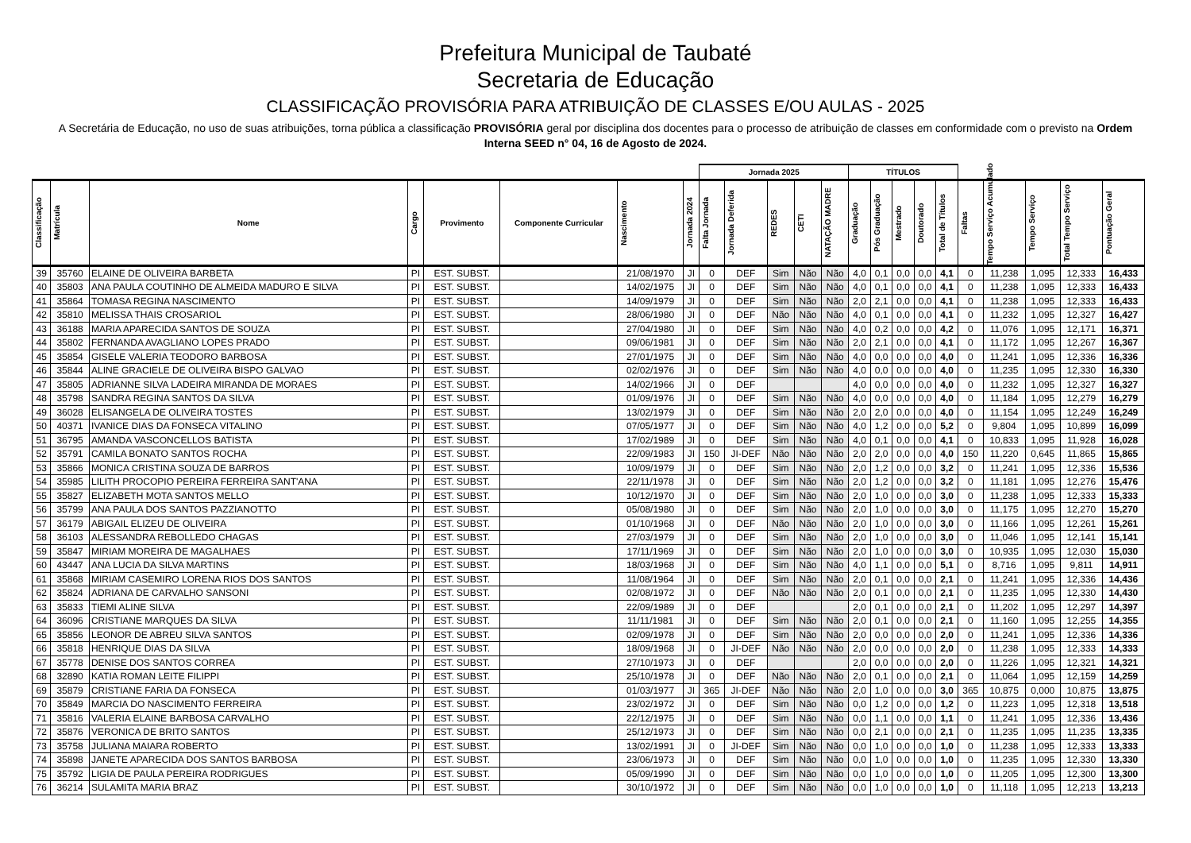Prefeitura Municipal de Taubaté
Secretaria de Educação
CLASSIFICAÇÃO PROVISÓRIA PARA ATRIBUIÇÃO DE CLASSES E/OU AULAS - 2025
A Secretária de Educação, no uso de suas atribuições, torna pública a classificação PROVISÓRIA geral por disciplina dos docentes para o processo de atribuição de classes em conformidade com o previsto na Ordem Interna SEED n° 04, 16 de Agosto de 2024.
| | | | | | | | | Jornada 2025 | | | | | TÍTULOS | | | | | | | | | |
| --- | --- | --- | --- | --- | --- | --- | --- | --- | --- | --- | --- | --- | --- | --- | --- | --- | --- | --- | --- | --- | --- | --- |
| Classificação | Matrícula | Nome | Cargo | Provimento | Componente Curricular | Nascimento | Jornada 2024 | Falta Jornada | Jornada Deferida | REDES | CETI | NATAÇÃO MADRE | Graduação | Pós Graduação | Mestrado | Doutorado | Total de Títulos | Faltas | Tempo Serviço Acumulado | Tempo Serviço | Total Tempo Serviço | Pontuação Geral |
| 39 | 35760 | ELAINE DE OLIVEIRA BARBETA | PI | EST. SUBST. | | 21/08/1970 | JI | 0 | DEF | Sim | Não | Não | 4,0 | 0,1 | 0,0 | 0,0 | 4,1 | 0 | 11,238 | 1,095 | 12,333 | 16,433 |
| 40 | 35803 | ANA PAULA COUTINHO DE ALMEIDA MADURO E SILVA | PI | EST. SUBST. | | 14/02/1975 | JI | 0 | DEF | Sim | Não | Não | 4,0 | 0,1 | 0,0 | 0,0 | 4,1 | 0 | 11,238 | 1,095 | 12,333 | 16,433 |
| 41 | 35864 | TOMASA REGINA NASCIMENTO | PI | EST. SUBST. | | 14/09/1979 | JI | 0 | DEF | Sim | Não | Não | 2,0 | 2,1 | 0,0 | 0,0 | 4,1 | 0 | 11,238 | 1,095 | 12,333 | 16,433 |
| 42 | 35810 | MELISSA THAIS CROSARIOL | PI | EST. SUBST. | | 28/06/1980 | JI | 0 | DEF | Não | Não | Não | 4,0 | 0,1 | 0,0 | 0,0 | 4,1 | 0 | 11,232 | 1,095 | 12,327 | 16,427 |
| 43 | 36188 | MARIA APARECIDA SANTOS DE SOUZA | PI | EST. SUBST. | | 27/04/1980 | JI | 0 | DEF | Sim | Não | Não | 4,0 | 0,2 | 0,0 | 0,0 | 4,2 | 0 | 11,076 | 1,095 | 12,171 | 16,371 |
| 44 | 35802 | FERNANDA AVAGLIANO LOPES PRADO | PI | EST. SUBST. | | 09/06/1981 | JI | 0 | DEF | Sim | Não | Não | 2,0 | 2,1 | 0,0 | 0,0 | 4,1 | 0 | 11,172 | 1,095 | 12,267 | 16,367 |
| 45 | 35854 | GISELE VALERIA TEODORO BARBOSA | PI | EST. SUBST. | | 27/01/1975 | JI | 0 | DEF | Sim | Não | Não | 4,0 | 0,0 | 0,0 | 0,0 | 4,0 | 0 | 11,241 | 1,095 | 12,336 | 16,336 |
| 46 | 35844 | ALINE GRACIELE DE OLIVEIRA BISPO GALVAO | PI | EST. SUBST. | | 02/02/1976 | JI | 0 | DEF | Sim | Não | Não | 4,0 | 0,0 | 0,0 | 0,0 | 4,0 | 0 | 11,235 | 1,095 | 12,330 | 16,330 |
| 47 | 35805 | ADRIANNE SILVA LADEIRA MIRANDA DE MORAES | PI | EST. SUBST. | | 14/02/1966 | JI | 0 | DEF | | | | 4,0 | 0,0 | 0,0 | 0,0 | 4,0 | 0 | 11,232 | 1,095 | 12,327 | 16,327 |
| 48 | 35798 | SANDRA REGINA SANTOS DA SILVA | PI | EST. SUBST. | | 01/09/1976 | JI | 0 | DEF | Sim | Não | Não | 4,0 | 0,0 | 0,0 | 0,0 | 4,0 | 0 | 11,184 | 1,095 | 12,279 | 16,279 |
| 49 | 36028 | ELISANGELA DE OLIVEIRA TOSTES | PI | EST. SUBST. | | 13/02/1979 | JI | 0 | DEF | Sim | Não | Não | 2,0 | 2,0 | 0,0 | 0,0 | 4,0 | 0 | 11,154 | 1,095 | 12,249 | 16,249 |
| 50 | 40371 | IVANICE DIAS DA FONSECA VITALINO | PI | EST. SUBST. | | 07/05/1977 | JI | 0 | DEF | Sim | Não | Não | 4,0 | 1,2 | 0,0 | 0,0 | 5,2 | 0 | 9,804 | 1,095 | 10,899 | 16,099 |
| 51 | 36795 | AMANDA VASCONCELLOS BATISTA | PI | EST. SUBST. | | 17/02/1989 | JI | 0 | DEF | Sim | Não | Não | 4,0 | 0,1 | 0,0 | 0,0 | 4,1 | 0 | 10,833 | 1,095 | 11,928 | 16,028 |
| 52 | 35791 | CAMILA BONATO SANTOS ROCHA | PI | EST. SUBST. | | 22/09/1983 | JI | 150 | JI-DEF | Não | Não | Não | 2,0 | 2,0 | 0,0 | 0,0 | 4,0 | 150 | 11,220 | 0,645 | 11,865 | 15,865 |
| 53 | 35866 | MONICA CRISTINA SOUZA DE BARROS | PI | EST. SUBST. | | 10/09/1979 | JI | 0 | DEF | Sim | Não | Não | 2,0 | 1,2 | 0,0 | 0,0 | 3,2 | 0 | 11,241 | 1,095 | 12,336 | 15,536 |
| 54 | 35985 | LILITH PROCOPIO PEREIRA FERREIRA SANT'ANA | PI | EST. SUBST. | | 22/11/1978 | JI | 0 | DEF | Sim | Não | Não | 2,0 | 1,2 | 0,0 | 0,0 | 3,2 | 0 | 11,181 | 1,095 | 12,276 | 15,476 |
| 55 | 35827 | ELIZABETH MOTA SANTOS MELLO | PI | EST. SUBST. | | 10/12/1970 | JI | 0 | DEF | Sim | Não | Não | 2,0 | 1,0 | 0,0 | 0,0 | 3,0 | 0 | 11,238 | 1,095 | 12,333 | 15,333 |
| 56 | 35799 | ANA PAULA DOS SANTOS PAZZIANOTTO | PI | EST. SUBST. | | 05/08/1980 | JI | 0 | DEF | Sim | Não | Não | 2,0 | 1,0 | 0,0 | 0,0 | 3,0 | 0 | 11,175 | 1,095 | 12,270 | 15,270 |
| 57 | 36179 | ABIGAIL ELIZEU DE OLIVEIRA | PI | EST. SUBST. | | 01/10/1968 | JI | 0 | DEF | Não | Não | Não | 2,0 | 1,0 | 0,0 | 0,0 | 3,0 | 0 | 11,166 | 1,095 | 12,261 | 15,261 |
| 58 | 36103 | ALESSANDRA REBOLLEDO CHAGAS | PI | EST. SUBST. | | 27/03/1979 | JI | 0 | DEF | Sim | Não | Não | 2,0 | 1,0 | 0,0 | 0,0 | 3,0 | 0 | 11,046 | 1,095 | 12,141 | 15,141 |
| 59 | 35847 | MIRIAM MOREIRA DE MAGALHAES | PI | EST. SUBST. | | 17/11/1969 | JI | 0 | DEF | Sim | Não | Não | 2,0 | 1,0 | 0,0 | 0,0 | 3,0 | 0 | 10,935 | 1,095 | 12,030 | 15,030 |
| 60 | 43447 | ANA LUCIA DA SILVA MARTINS | PI | EST. SUBST. | | 18/03/1968 | JI | 0 | DEF | Sim | Não | Não | 4,0 | 1,1 | 0,0 | 0,0 | 5,1 | 0 | 8,716 | 1,095 | 9,811 | 14,911 |
| 61 | 35868 | MIRIAM CASEMIRO LORENA RIOS DOS SANTOS | PI | EST. SUBST. | | 11/08/1964 | JI | 0 | DEF | Sim | Não | Não | 2,0 | 0,1 | 0,0 | 0,0 | 2,1 | 0 | 11,241 | 1,095 | 12,336 | 14,436 |
| 62 | 35824 | ADRIANA DE CARVALHO SANSONI | PI | EST. SUBST. | | 02/08/1972 | JI | 0 | DEF | Não | Não | Não | 2,0 | 0,1 | 0,0 | 0,0 | 2,1 | 0 | 11,235 | 1,095 | 12,330 | 14,430 |
| 63 | 35833 | TIEMI ALINE SILVA | PI | EST. SUBST. | | 22/09/1989 | JI | 0 | DEF | | | | 2,0 | 0,1 | 0,0 | 0,0 | 2,1 | 0 | 11,202 | 1,095 | 12,297 | 14,397 |
| 64 | 36096 | CRISTIANE MARQUES DA SILVA | PI | EST. SUBST. | | 11/11/1981 | JI | 0 | DEF | Sim | Não | Não | 2,0 | 0,1 | 0,0 | 0,0 | 2,1 | 0 | 11,160 | 1,095 | 12,255 | 14,355 |
| 65 | 35856 | LEONOR DE ABREU SILVA SANTOS | PI | EST. SUBST. | | 02/09/1978 | JI | 0 | DEF | Sim | Não | Não | 2,0 | 0,0 | 0,0 | 0,0 | 2,0 | 0 | 11,241 | 1,095 | 12,336 | 14,336 |
| 66 | 35818 | HENRIQUE DIAS DA SILVA | PI | EST. SUBST. | | 18/09/1968 | JI | 0 | JI-DEF | Não | Não | Não | 2,0 | 0,0 | 0,0 | 0,0 | 2,0 | 0 | 11,238 | 1,095 | 12,333 | 14,333 |
| 67 | 35778 | DENISE DOS SANTOS CORREA | PI | EST. SUBST. | | 27/10/1973 | JI | 0 | DEF | | | | 2,0 | 0,0 | 0,0 | 0,0 | 2,0 | 0 | 11,226 | 1,095 | 12,321 | 14,321 |
| 68 | 32890 | KATIA ROMAN LEITE FILIPPI | PI | EST. SUBST. | | 25/10/1978 | JI | 0 | DEF | Não | Não | Não | 2,0 | 0,1 | 0,0 | 0,0 | 2,1 | 0 | 11,064 | 1,095 | 12,159 | 14,259 |
| 69 | 35879 | CRISTIANE FARIA DA FONSECA | PI | EST. SUBST. | | 01/03/1977 | JI | 365 | JI-DEF | Não | Não | Não | 2,0 | 1,0 | 0,0 | 0,0 | 3,0 | 365 | 10,875 | 0,000 | 10,875 | 13,875 |
| 70 | 35849 | MARCIA DO NASCIMENTO FERREIRA | PI | EST. SUBST. | | 23/02/1972 | JI | 0 | DEF | Sim | Não | Não | 0,0 | 1,2 | 0,0 | 0,0 | 1,2 | 0 | 11,223 | 1,095 | 12,318 | 13,518 |
| 71 | 35816 | VALERIA ELAINE BARBOSA CARVALHO | PI | EST. SUBST. | | 22/12/1975 | JI | 0 | DEF | Sim | Não | Não | 0,0 | 1,1 | 0,0 | 0,0 | 1,1 | 0 | 11,241 | 1,095 | 12,336 | 13,436 |
| 72 | 35876 | VERONICA DE BRITO SANTOS | PI | EST. SUBST. | | 25/12/1973 | JI | 0 | DEF | Sim | Não | Não | 0,0 | 2,1 | 0,0 | 0,0 | 2,1 | 0 | 11,235 | 1,095 | 11,235 | 13,335 |
| 73 | 35758 | JULIANA MAIARA ROBERTO | PI | EST. SUBST. | | 13/02/1991 | JI | 0 | JI-DEF | Sim | Não | Não | 0,0 | 1,0 | 0,0 | 0,0 | 1,0 | 0 | 11,238 | 1,095 | 12,333 | 13,333 |
| 74 | 35898 | JANETE APARECIDA DOS SANTOS BARBOSA | PI | EST. SUBST. | | 23/06/1973 | JI | 0 | DEF | Sim | Não | Não | 0,0 | 1,0 | 0,0 | 0,0 | 1,0 | 0 | 11,235 | 1,095 | 12,330 | 13,330 |
| 75 | 35792 | LIGIA DE PAULA PEREIRA RODRIGUES | PI | EST. SUBST. | | 05/09/1990 | JI | 0 | DEF | Sim | Não | Não | 0,0 | 1,0 | 0,0 | 0,0 | 1,0 | 0 | 11,205 | 1,095 | 12,300 | 13,300 |
| 76 | 36214 | SULAMITA MARIA BRAZ | PI | EST. SUBST. | | 30/10/1972 | JI | 0 | DEF | Sim | Não | Não | 0,0 | 1,0 | 0,0 | 0,0 | 1,0 | 0 | 11,118 | 1,095 | 12,213 | 13,213 |